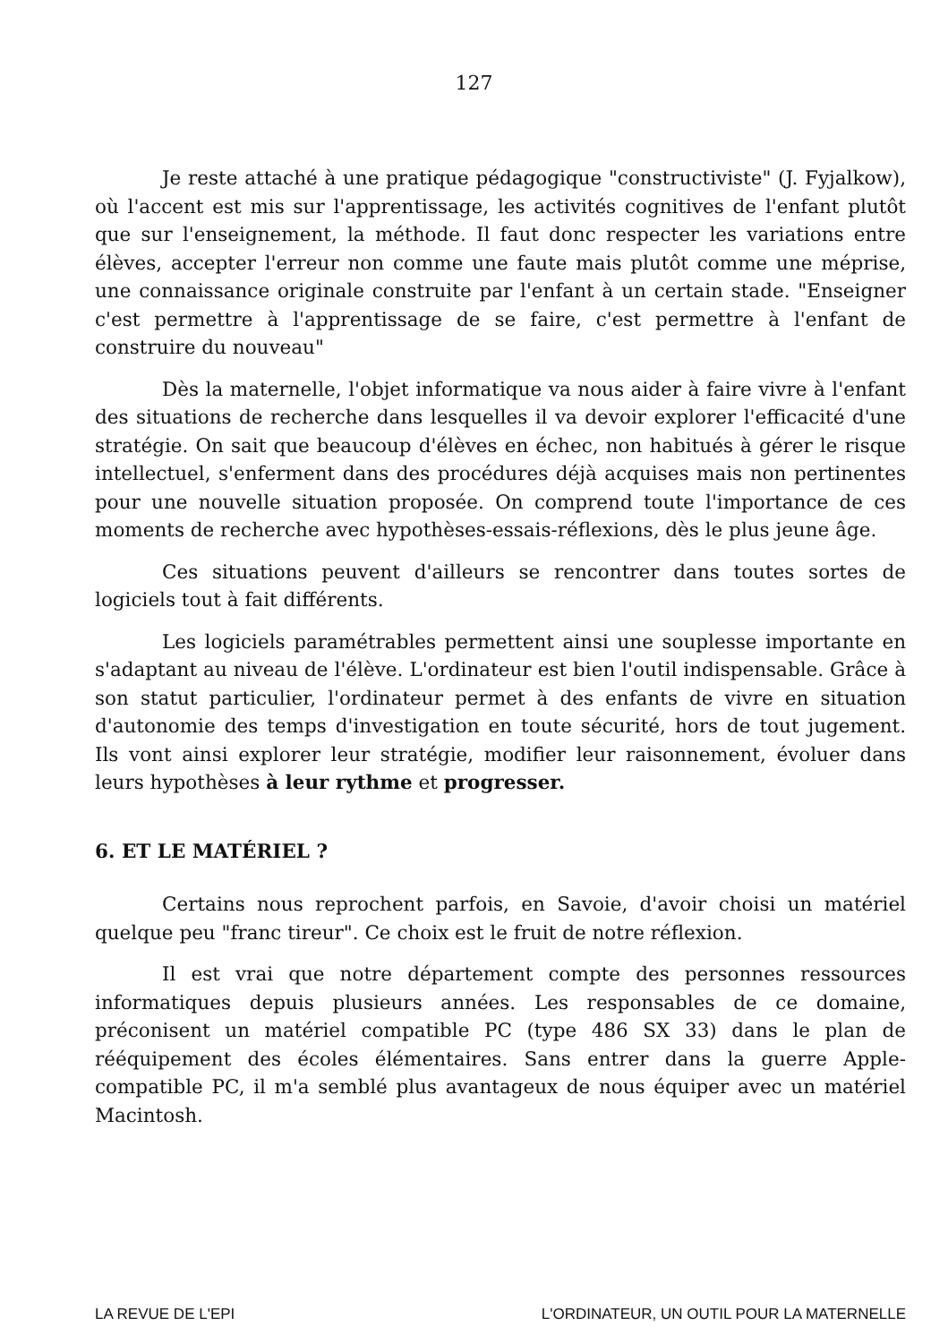127
Je reste attaché à une pratique pédagogique "constructiviste" (J. Fyjalkow), où l'accent est mis sur l'apprentissage, les activités cognitives de l'enfant plutôt que sur l'enseignement, la méthode. Il faut donc respecter les variations entre élèves, accepter l'erreur non comme une faute mais plutôt comme une méprise, une connaissance originale construite par l'enfant à un certain stade. "Enseigner c'est permettre à l'apprentissage de se faire, c'est permettre à l'enfant de construire du nouveau"
Dès la maternelle, l'objet informatique va nous aider à faire vivre à l'enfant des situations de recherche dans lesquelles il va devoir explorer l'efficacité d'une stratégie. On sait que beaucoup d'élèves en échec, non habitués à gérer le risque intellectuel, s'enferment dans des procédures déjà acquises mais non pertinentes pour une nouvelle situation proposée. On comprend toute l'importance de ces moments de recherche avec hypothèses-essais-réflexions, dès le plus jeune âge.
Ces situations peuvent d'ailleurs se rencontrer dans toutes sortes de logiciels tout à fait différents.
Les logiciels paramétrables permettent ainsi une souplesse importante en s'adaptant au niveau de l'élève. L'ordinateur est bien l'outil indispensable. Grâce à son statut particulier, l'ordinateur permet à des enfants de vivre en situation d'autonomie des temps d'investigation en toute sécurité, hors de tout jugement. Ils vont ainsi explorer leur stratégie, modifier leur raisonnement, évoluer dans leurs hypothèses à leur rythme et progresser.
6. ET LE MATÉRIEL ?
Certains nous reprochent parfois, en Savoie, d'avoir choisi un matériel quelque peu "franc tireur". Ce choix est le fruit de notre réflexion.
Il est vrai que notre département compte des personnes ressources informatiques depuis plusieurs années. Les responsables de ce domaine, préconisent un matériel compatible PC (type 486 SX 33) dans le plan de rééquipement des écoles élémentaires. Sans entrer dans la guerre Apple-compatible PC, il m'a semblé plus avantageux de nous équiper avec un matériel Macintosh.
LA REVUE DE L'EPI L'ORDINATEUR, UN OUTIL POUR LA MATERNELLE